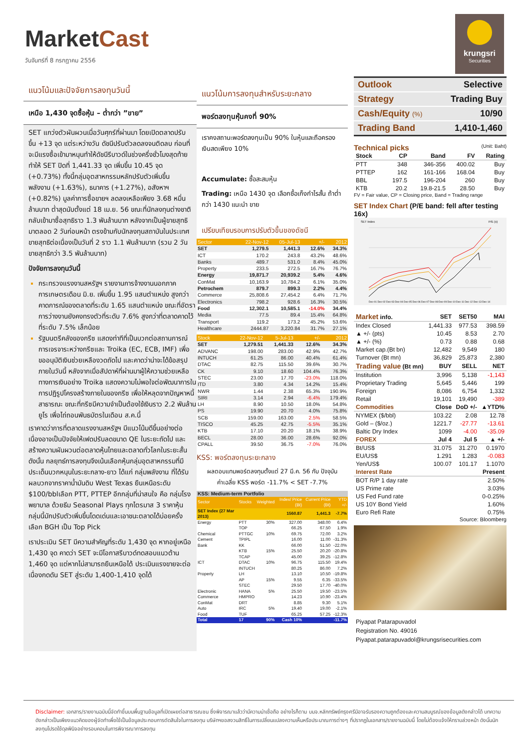MarketCast
วันจันทร์ที่ 8 กรกฎาคม 2556
krungsri
Securities
แนวโน้มและปัจจัยการลงทุนวันนี้
เหนือ 1,430 จุดซื้อหุ้น – ต่ำกว่า ”ขาย”
SET แกว่งตัวผันผวนเมื่อวันศุกร์ที่ผ่านมา โดยเปิดตลาดปรับขึ้น +13 จุด แต่ระหว่างวัน ดัชนีปรับตัวลดลงจนติดลบ ก่อนที่จะมีแรงซื้อเข้ามาหนุนทำให้ดัชนีรีบาวด์ในช่วงครึ่งชั่วโมงสุดท้ายทำให้ SET ปิดที่ 1,441.33 จุด เพิ่มขึ้น 10.45 จุด (+0.73%) ทั้งนี้กลุ่มอุตสาหกรรมหลักปรับตัวเพิ่มขึ้น พลังงาน (+1.63%), ธนาคาร (+1.27%), อสังหาฯ (+0.82%) มูลค่าการซื้อขายฯ ลดลงเหลือเพียง 3.68 หมื่นล้านบาท ต่ำสุดนับตั้งแต่ 18 เม.ย. 56 ขณะที่นักลงทุนต่างชาติกลับเข้ามาซื้อสุทธิราว 1.3 พันล้านบาท หลังจากเป็นผู้ขายสุทธิมาตลอด 2 วันก่อนหน้า ตรงข้ามกับนักลงทุนสถาบันในประเทศขายสุทธิต่อเนื่องเป็นวันที่ 2 ราว 1.1 พันล้านบาท (รวม 2 วันขายสุทธิกว่า 3.5 พันล้านบาท)
ปัจจัยการลงทุนวันนี้
กระทรวงแรงงานสหรัฐฯ รายงานการจ้างงานนอกภาคการเกษตรเดือน มิ.ย. เพิ่มขึ้น 1.95 แสนตำแหน่ง สูงกว่าคาดการณ์ของตลาดที่ระดับ 1.65 แสนตำแหน่ง ขณะที่อัตราการว่างงานยังคงทรงตัวที่ระดับ 7.6% สูงกว่าที่ตลาดคาดไว้ที่ระดับ 7.5% เล็กน้อย
รัฐมนตรีคลังของกรีซ แสดงท่าทีที่เป็นบวกต่อสถานการณ์การเจรจาระหว่างกรีซและ Troika (EC, ECB, IMF) เพื่อขออนุมัติเงินช่วยเหลืองวดถัดไป และคาดว่าน่าจะได้ข้อสรุปภายในวันนี้ หลังจากเมื่อสัปดาห์ที่ผ่านมาผู้ให้ความช่วยเหลือทางการเงินอย่าง Troika แสดงความไม่พอใจต่อพัฒนาการในการปฏิรูปโครงสร้างภายในของกรีซ เพื่อให้หลุดจากปัญหาหนี้สาธารณะ ขณะที่กรีซมีความจำเป็นต้องใช้เงินราว 2.2 พันล้านยูโร เพื่อไถ่ถอนพันธบัตรในเดือน ส.ค.นี้
เราคาดว่าการที่ตลาดแรงงานสหรัฐฯ มีแนวโน้มดีขึ้นอย่างต่อเนื่องอาจเป็นปัจจัยให้เฟดปรับลดขนาด QE ในระยะถัดไป และสร้างความผันผวนต่อตลาดหุ้นไทยและตลาดทั่วโลกในระยะสั้น ดังนั้น กลยุทธ์การลงทุนจึงเน้นเลือกหุ้นกลุ่มอุตสาหกรรมที่มีประเด็นบวกหนุนในระยะกลาง-ยาว ได้แก่ กลุ่มพลังงาน ที่ได้รับผลบวกจากราคาน้ำมันดิบ West Texas ยืนเหนือระดับ $100/bblเลือก PTT, PTTEP อีกกลุ่มที่น่าสนใจ คือ กลุ่มโรงพยาบาล ด้วยธีม Seasonal Plays ทุกไตรมาส 3 ราคาหุ้นกลุ่มนี้มักปรับตัวเพิ่มขึ้นโดดเด่นและเอาชนะตลาดได้บ่อยครั้ง เลือก BGH เป็น Top Pick
เราประเมิน SET มีความสำคัญที่ระดับ 1,430 จุด หากอยู่เหนือ 1,430 จุด คาดว่า SET จะมีโอกาสรีบาวด์ทดสอบแนวต้าน 1,460 จุด แต่หากไม่สามารถยืนเหนือได้ ประเมินแรงขายจะต่อเนื่องกดดัน SET สู่ระดับ 1,400-1,410 จุดได้
แนวโน้มการลงทุนสำหรับระยะกลาง
พอร์ตลงทุนหุ้นคงที่ 90%
เราคงสถานะพอร์ตลงทุนเป็น 90% ในหุ้นและถือครองเงินสดเพียง 10%
Accumulate: ซื้อสะสมหุ้น
Trading: เหนือ 1430 จุด เลือกซื้อเก็งกำไรสั้น ถ้าต่ำกว่า 1430 แนะนำ ขาย
เปรียบเทียบรอบการปรับตัวขึ้นของดัชนี
| Sector | 22-Nov-12 | 05-Jul-13 | +/- | 2012 |
| --- | --- | --- | --- | --- |
| SET | 1,279.5 | 1,441.3 | 12.6% | 34.3% |
| ICT | 170.2 | 243.8 | 43.2% | 48.6% |
| Banks | 489.7 | 531.0 | 8.4% | 45.0% |
| Property | 233.5 | 272.5 | 16.7% | 76.7% |
| Energy | 19,871.7 | 20,939.2 | 5.4% | 4.6% |
| ConMat | 10,163.9 | 10,784.2 | 6.1% | 35.0% |
| Petrochem | 879.7 | 899.3 | 2.2% | 4.4% |
| Commerce | 25,808.6 | 27,454.2 | 6.4% | 71.7% |
| Electronics | 798.2 | 928.6 | 16.3% | 30.5% |
| Food | 12,302.1 | 10,585.1 | -14.0% | 34.4% |
| Media | 77.5 | 89.4 | 15.4% | 64.8% |
| Transport | 119.2 | 173.2 | 45.2% | 53.6% |
| Healthcare | 2444.87 | 3,220.84 | 31.7% | 27.1% |
| Stock | 22-Nov-12 | 5-Jul-13 | +/- | 2012 |
| --- | --- | --- | --- | --- |
| SET | 1,279.51 | 1,441.33 | 12.6% | 34.3% |
| ADVANC | 198.00 | 283.00 | 42.9% | 42.7% |
| INTUCH | 61.25 | 86.00 | 40.4% | 61.4% |
| DTAC | 82.75 | 115.50 | 39.6% | 30.7% |
| CK | 9.10 | 18.60 | 104.4% | 76.3% |
| STEC | 23.00 | 17.70 | -23.0% | 118.0% |
| ITD | 3.80 | 4.34 | 14.2% | 15.4% |
| NWR | 1.44 | 2.38 | 65.3% | 190.9% |
| SIRI | 3.14 | 2.94 | -6.4% | 179.4% |
| LH | 8.90 | 10.50 | 18.0% | 54.8% |
| PS | 19.90 | 20.70 | 4.0% | 75.8% |
| SCB | 159.00 | 163.00 | 2.5% | 58.5% |
| TISCO | 45.25 | 42.75 | -5.5% | 35.1% |
| KTB | 17.10 | 20.20 | 18.1% | 38.9% |
| BECL | 28.00 | 36.00 | 28.6% | 92.0% |
| CPALL | 39.50 | 36.75 | -7.0% | 76.0% |
KSS: พอร์ตลงทุนระยะกลาง
ผลตอบแทนพอร์ตลงทุนตั้งแต่ 27 มี.ค. 56 กับ ปัจจุบัน
ค่าเฉลี่ย KSS พอร์ต -11.7% < SET -7.7%
| KSS: Medium-term Portfolio | | | | | |
| Sector | Stocks | Weighted | Index/ Price (Bt) | Current Price (Bt) | YTD +/- |
| SET Index (27 Mar 2013) | | | 1560.87 | 1,441.3 | -7.7% |
| Energy | PTT | 30% | 327.00 | 348.00 | 6.4% |
| | TOP | | 66.25 | 67.50 | 1.9% |
| Chemical | PTTGC | 10% | 69.75 | 72.00 | 3.2% |
| Cement | TPIPL | | 16.00 | 11.00 | -31.3% |
| Bank | KK | | 66.00 | 51.50 | -22.0% |
| | KTB | 15% | 25.50 | 20.20 | -20.8% |
| | TCAP | | 45.00 | 39.25 | -12.8% |
| ICT | DTAC | 10% | 96.75 | 115.50 | 19.4% |
| | INTUCH | | 80.25 | 86.00 | 7.2% |
| Property | LH | | 13.10 | 10.50 | -19.8% |
| | AP | 15% | 9.55 | 6.35 | -33.5% |
| | STEC | | 29.50 | 17.70 | -40.0% |
| Electronic | HANA | 5% | 25.50 | 19.50 | -23.5% |
| Commerce | HMPRO | | 14.23 | 10.90 | -23.4% |
| ConMat | DRT | | 8.85 | 9.30 | 5.1% |
| Auto | IRC | 5% | 19.40 | 19.00 | -2.1% |
| Food | TUF | | 65.25 | 57.25 | -12.3% |
| Total | 17 | 90% | Cash 10% | | -11.7% |
| Outlook | Selective |
| Strategy | Trading Buy |
| Cash/Equity (%) | 10/90 |
| Trading Band | 1,410-1,460 |
Technical picks (Unit: Baht)
| Stock | CP | Band | FV | Rating |
| --- | --- | --- | --- | --- |
| PTT | 348 | 346-356 | 400.02 | Buy |
| PTTEP | 162 | 161-166 | 168.04 | Buy |
| BBL | 197.5 | 196-204 | 260 | Buy |
| KTB | 20.2 | 19.8-21.5 | 28.50 | Buy |
FV = Fair value, CP = Closing price, Band = Trading range
SET Index Chart (P/E band: fell after testing 16x)
SET Index
P/E (x)
Dec-01 Dec-02 Dec-03 Dec-04 Dec-05 Dec-06 Dec-07 Dec-08 Dec-09 Dec-10 Dec-11 Dec-12 Dec-13 Dec-14
| Market info. | SET | SET50 | MAI |
| --- | --- | --- | --- |
| Index Closed | 1,441.33 | 977.53 | 398.59 |
| ▲ +/- (pts) | 10.45 | 8.53 | 2.70 |
| ▲ +/- (%) | 0.73 | 0.88 | 0.68 |
| Market cap.(Bt bn) | 12,482 | 9,549 | 180 |
| Turnover (Bt mn) | 36,829 | 25,873 | 2,380 |
| Trading value (Bt mn) | BUY | SELL | NET |
| Institution | 3,996 | 5,138 | -1,143 |
| Proprietary Trading | 5,645 | 5,446 | 199 |
| Foreign | 8,086 | 6,754 | 1,332 |
| Retail | 19,101 | 19,490 | -389 |
| Commodities | Close | DoD +/- | ▲YTD% |
| NYMEX ($/bbl) | 103.22 | 2.08 | 12.78 |
| Gold – ($/oz.) | 1221.7 | -27.77 | -13.61 |
| Baltic Dry Index | 1099 | -4.00 | -35.09 |
| FOREX | Jul 4 | Jul 5 | ▲ +/- |
| Bt/US$ | 31.075 | 31.270 | 0.1970 |
| EU/US$ | 1.291 | 1.283 | -0.083 |
| Yen/US$ | 100.07 | 101.17 | 1.1070 |
| Interest Rate | | | Present |
| BOT R/P 1 day rate | | | 2.50% |
| US Prime rate | | | 3.03% |
| US Fed Fund rate | | | 0-0.25% |
| US 10Y Bond Yield | | | 1.60% |
| Euro Refi Rate | | | 0.75% |
Source: Bloomberg
Piyapat Patarapuvadol
Registration No. 49016
Piyapat.patarapuvadol@krungsrisecurities.com
Disclaimer: เอกสาร/รายงานฉบับนี้จัดทำขึ้นบนพื้นฐานข้อมูลที่เปิดเผยต่อสาธารณชน ซึ่งพิจารณาแล้วว่ามีความน่าเชื่อถือ อย่างไรก็ตาม บมจ.หลักทรัพย์กรุงศรีมิอาจรับรองความถูกต้องและความสมบูรณ์ของข้อมูลดังกล่าวได้ บทความดังกล่าวเป็นเพียงแนวคิดของผู้จัดทำเพื่อใช้เป็นข้อมูลประกอบการตัดสินใจในการลงทุน บริษัทฯขอสงวนสิทธิ์ในการเปลี่ยนแปลงความเห็นหรือประมาณการต่างๆ ที่ปรากฏในเอกสาร/รายงานฉบับนี้ โดยไม่ต้องแจ้งให้ทราบล่วงหน้า ดังนั้นนักลงทุนโปรดใช้ดุลพินิจอย่างรอบคอบในการพิจารณาการลงทุน